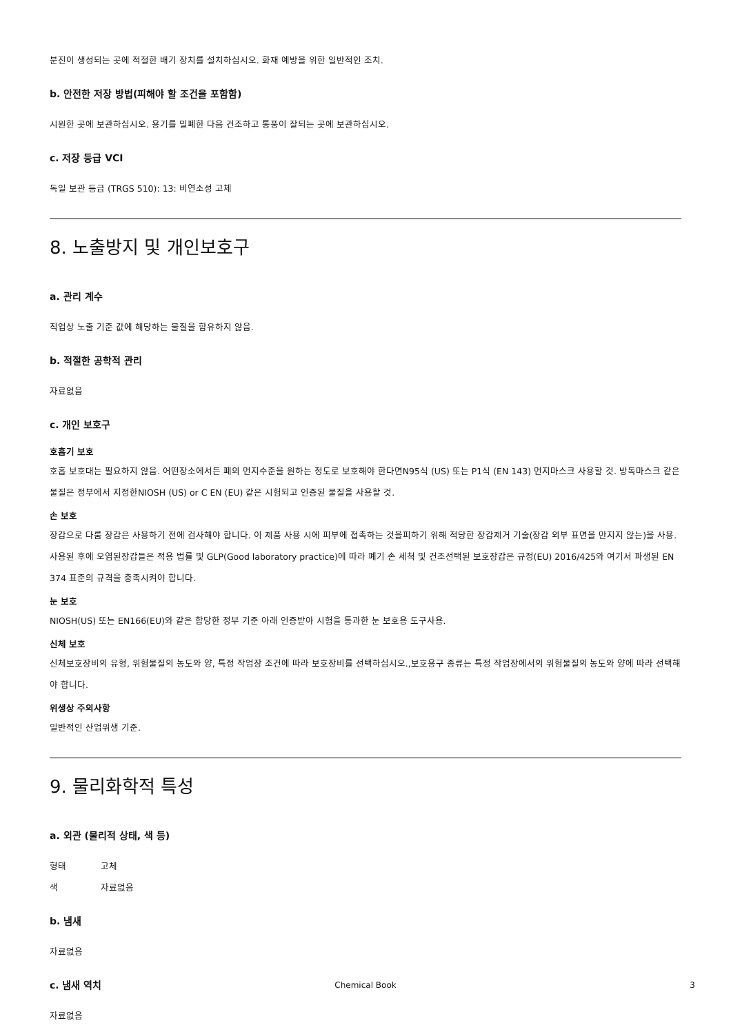분진이 생성되는 곳에 적절한 배기 장치를 설치하십시오. 화재 예방을 위한 일반적인 조치.
b. 안전한 저장 방법(피해야 할 조건을 포함함)
시원한 곳에 보관하십시오. 용기를 밀폐한 다음 건조하고 통풍이 잘되는 곳에 보관하십시오.
c. 저장 등급 VCI
독일 보관 등급 (TRGS 510): 13: 비연소성 고체
8. 노출방지 및 개인보호구
a. 관리 계수
직업상 노출 기준 값에 해당하는 물질을 함유하지 않음.
b. 적절한 공학적 관리
자료없음
c. 개인 보호구
호흡기 보호
호흡 보호대는 필요하지 않음. 어떤장소에서든 폐의 먼지수준을 원하는 정도로 보호해야 한다면N95식 (US) 또는 P1식 (EN 143) 먼지마스크 사용할 것. 방독마스크 같은 물질은 정부에서 지정한NIOSH (US) or C EN (EU) 같은 시험되고 인증된 물질을 사용할 것.
손 보호
장갑으로 다룸 장갑은 사용하기 전에 검사해야 합니다. 이 제품 사용 시에 피부에 접촉하는 것을피하기 위해 적당한 장갑제거 기술(장갑 외부 표면을 만지지 않는)을 사용. 사용된 후에 오염된장갑들은 적용 법률 및 GLP(Good laboratory practice)에 따라 폐기 손 세척 및 건조선택된 보호장갑은 규정(EU) 2016/425와 여기서 파생된 EN 374 표준의 규격을 충족시켜야 합니다.
눈 보호
NIOSH(US) 또는 EN166(EU)와 같은 합당한 정부 기준 아래 인증받아 시험을 통과한 눈 보호용 도구사용.
신체 보호
신체보호장비의 유형, 위험물질의 농도와 양, 특정 작업장 조건에 따라 보호장비를 선택하십시오.,보호용구 종류는 특정 작업장에서의 위험물질의 농도와 양에 따라 선택해야 합니다.
위생상 주의사항
일반적인 산업위생 기준.
9. 물리화학적 특성
a. 외관 (물리적 상태, 색 등)
형태 고체
색 자료없음
b. 냄새
자료없음
c. 냄새 역치
자료없음
Chemical Book
3